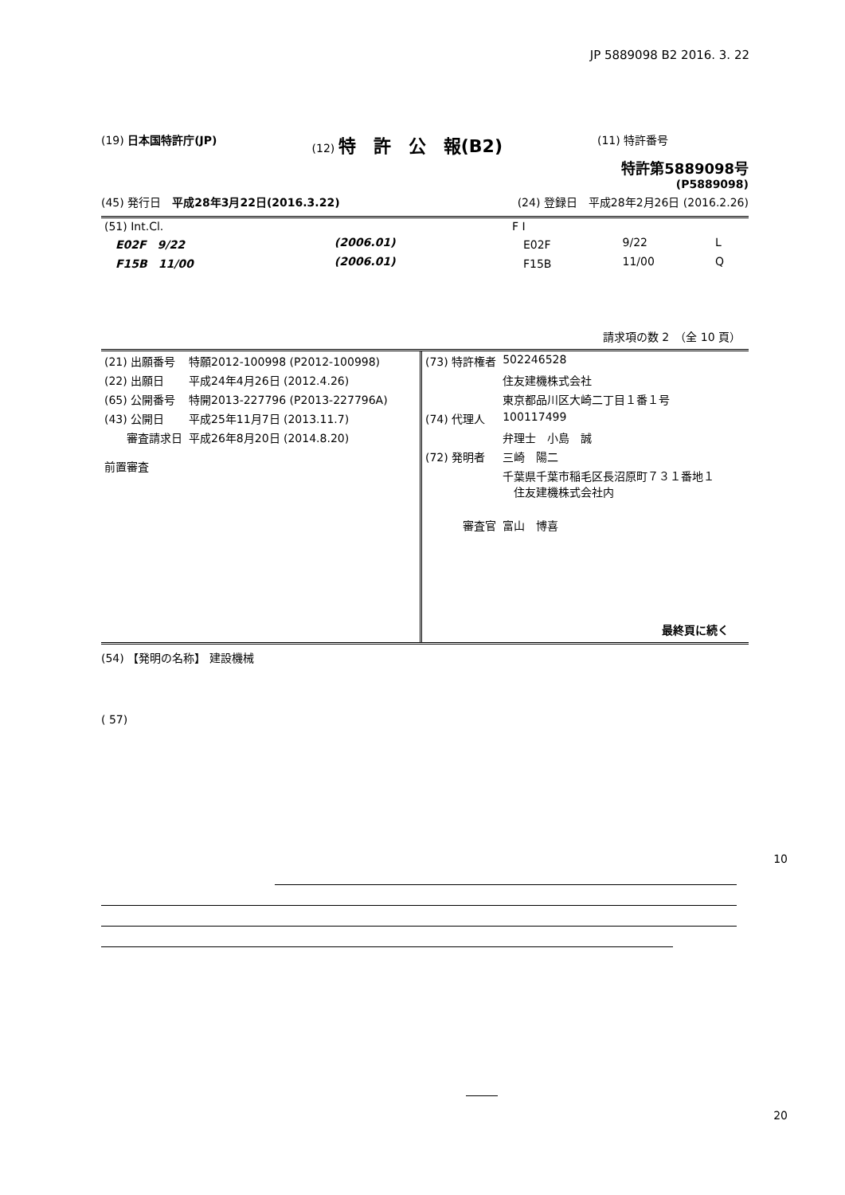JP 5889098 B2 2016. 3. 22
(19) 日本国特許庁(JP) (12) 特　許　公　報(B2)
(11) 特許番号
特許第5889098号
(P5889098)
(45) 発行日　平成28年3月22日(2016.3.22)
(24) 登録日　平成28年2月26日 (2016.2.26)
| (51) Int.Cl. | | | F I | | |
| E02F 9/22 | (2006.01) | | E02F | 9/22 | L |
| F15B 11/00 | (2006.01) | | F15B | 11/00 | Q |
請求項の数 2　（全 10 頁）
| (21) 出願番号 | 特願2012-100998 (P2012-100998) |
| (22) 出願日 | 平成24年4月26日 (2012.4.26) |
| (65) 公開番号 | 特開2013-227796 (P2013-227796A) |
| (43) 公開日 | 平成25年11月7日 (2013.11.7) |
| 審査請求日 | 平成26年8月20日 (2014.8.20) |
| 前置審査 | |
| (73) 特許権者 | 502246528 |
| | 住友建機株式会社 |
| | 東京都品川区大崎二丁目１番１号 |
| (74) 代理人 | 100117499 |
| | 弁理士 小島 誠 |
| (72) 発明者 | 三崎 陽二 |
| | 千葉県千葉市稲毛区長沼原町７３１番地１ 住友建機株式会社内 |
| 審査官 | 富山 博喜 |
最終頁に続く
(54) 【発明の名称】 建設機械
( 57)
10
20